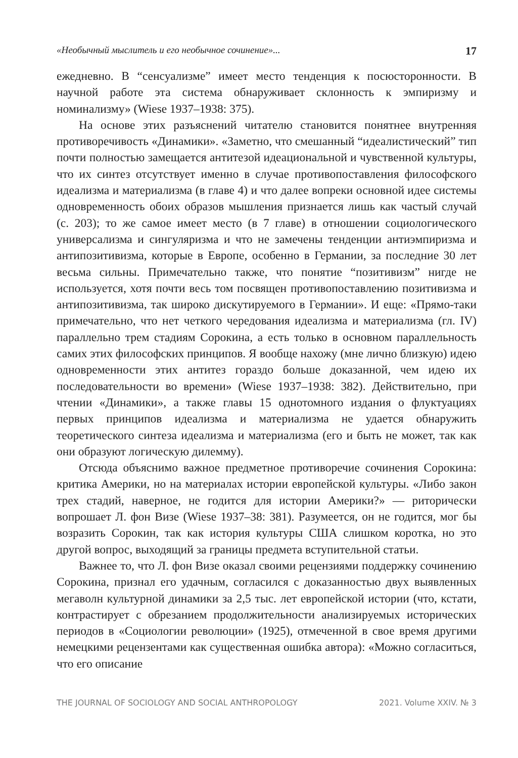«Необычный мыслитель и его необычное сочинение»... 17
ежедневно. В “сенсуализме” имеет место тенденция к посюсторонности. В научной работе эта система обнаруживает склонность к эмпиризму и номинализму» (Wiese 1937–1938: 375).
На основе этих разъяснений читателю становится понятнее внутренняя противоречивость «Динамики». «Заметно, что смешанный “идеалистический” тип почти полностью замещается антитезой идеациональной и чувственной культуры, что их синтез отсутствует именно в случае противопоставления философского идеализма и материализма (в главе 4) и что далее вопреки основной идее системы одновременность обоих образов мышления признается лишь как частый случай (с. 203); то же самое имеет место (в 7 главе) в отношении социологического универсализма и сингуляризма и что не замечены тенденции антиэмпиризма и антипозитивизма, которые в Европе, особенно в Германии, за последние 30 лет весьма сильны. Примечательно также, что понятие “позитивизм” нигде не используется, хотя почти весь том посвящен противопоставлению позитивизма и антипозитивизма, так широко дискутируемого в Германии». И еще: «Прямо-таки примечательно, что нет четкого чередования идеализма и материализма (гл. IV) параллельно трем стадиям Сорокина, а есть только в основном параллельность самих этих философских принципов. Я вообще нахожу (мне лично близкую) идею одновременности этих антитез гораздо больше доказанной, чем идею их последовательности во времени» (Wiese 1937–1938: 382). Действительно, при чтении «Динамики», а также главы 15 однотомного издания о флуктуациях первых принципов идеализма и материализма не удается обнаружить теоретического синтеза идеализма и материализма (его и быть не может, так как они образуют логическую дилемму).
Отсюда объяснимо важное предметное противоречие сочинения Сорокина: критика Америки, но на материалах истории европейской культуры. «Либо закон трех стадий, наверное, не годится для истории Америки?» — риторически вопрошает Л. фон Визе (Wiese 1937–38: 381). Разумеется, он не годится, мог бы возразить Сорокин, так как история культуры США слишком коротка, но это другой вопрос, выходящий за границы предмета вступительной статьи.
Важнее то, что Л. фон Визе оказал своими рецензиями поддержку сочинению Сорокина, признал его удачным, согласился с доказанностью двух выявленных мегаволн культурной динамики за 2,5 тыс. лет европейской истории (что, кстати, контрастирует с обрезанием продолжительности анализируемых исторических периодов в «Социологии революции» (1925), отмеченной в свое время другими немецкими рецензентами как существенная ошибка автора): «Можно согласиться, что его описание
THE JOURNAL OF SOCIOLOGY AND SOCIAL ANTHROPOLOGY 2021. Volume XXIV. № 3